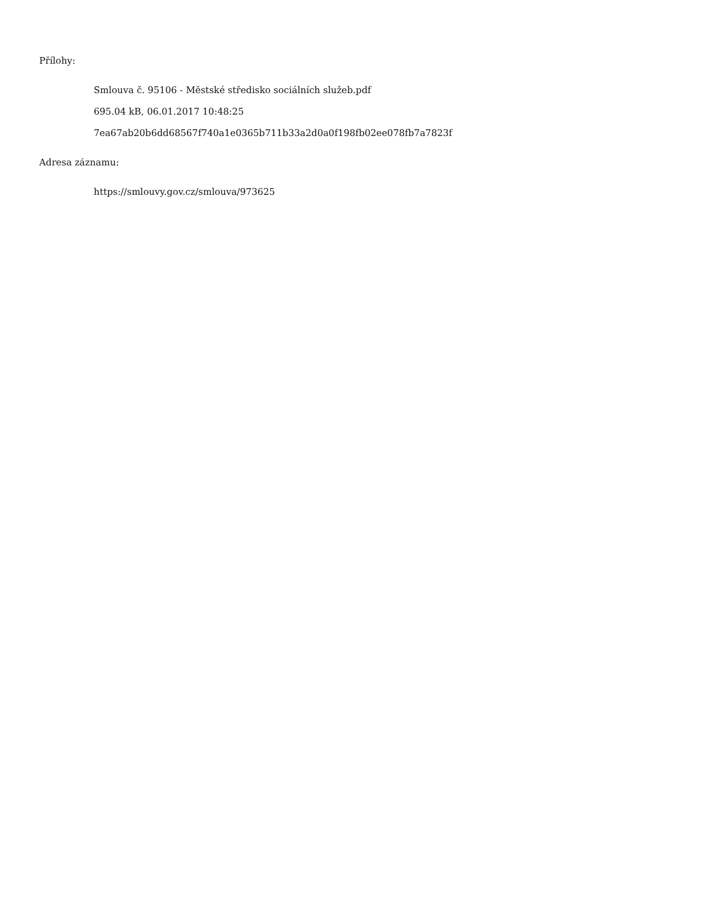Přílohy:
Smlouva č. 95106 - Městské středisko sociálních služeb.pdf
695.04 kB, 06.01.2017 10:48:25
7ea67ab20b6dd68567f740a1e0365b711b33a2d0a0f198fb02ee078fb7a7823f
Adresa záznamu:
https://smlouvy.gov.cz/smlouva/973625